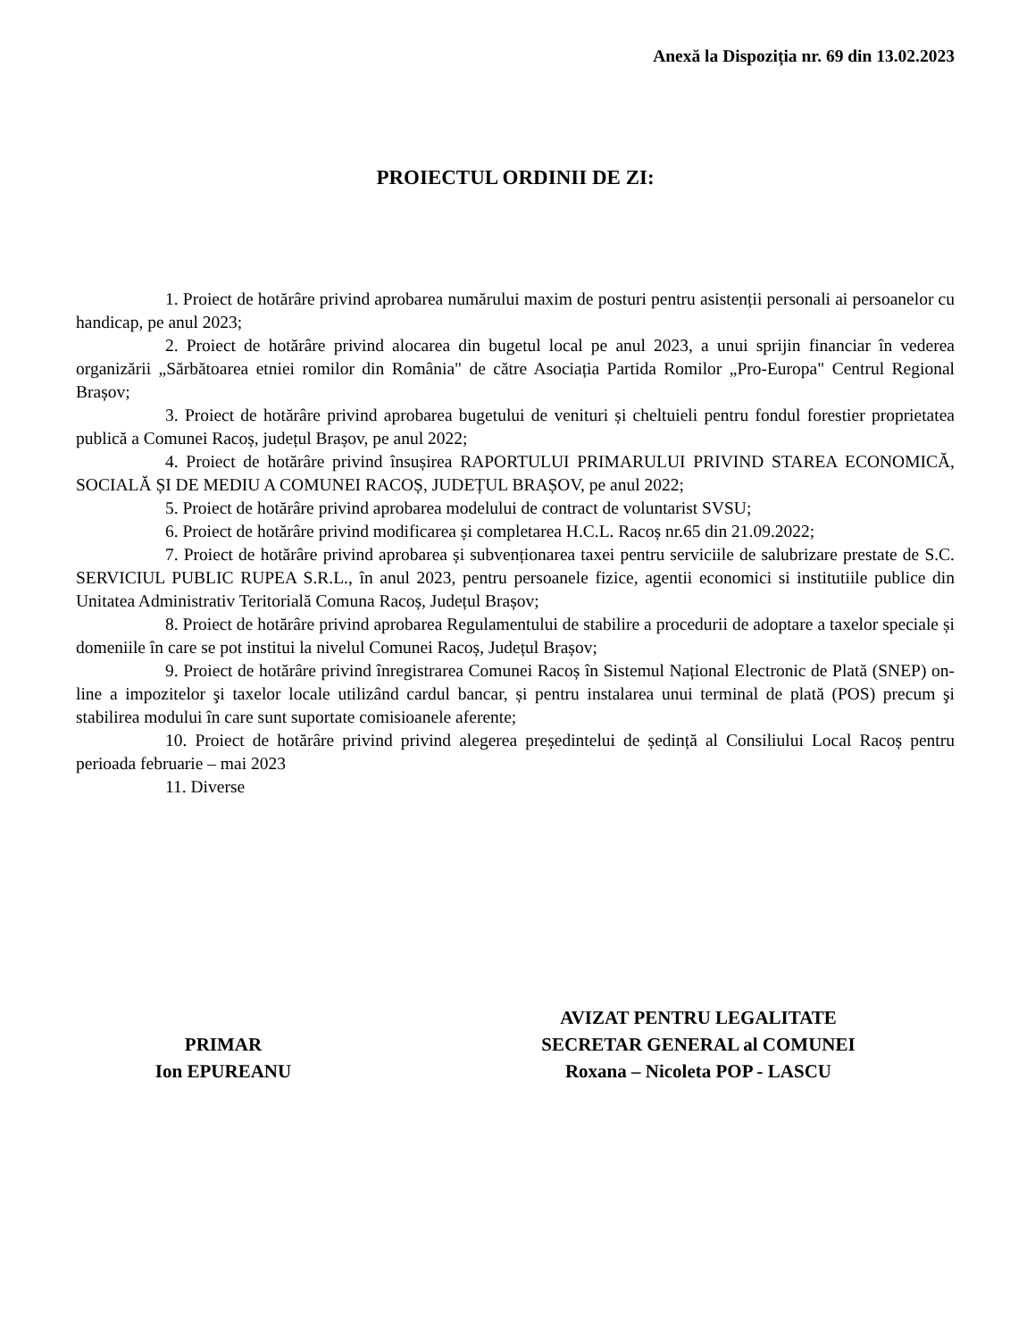Anexă la Dispoziția nr. 69 din 13.02.2023
PROIECTUL ORDINII DE ZI:
1. Proiect de hotărâre privind aprobarea numărului maxim de posturi pentru asistenții personali ai persoanelor cu handicap, pe anul 2023;
2. Proiect de hotărâre privind alocarea din bugetul local pe anul 2023, a unui sprijin financiar în vederea organizării „Sărbătoarea etniei romilor din România" de către Asociația Partida Romilor „Pro-Europa" Centrul Regional Brașov;
3. Proiect de hotărâre privind aprobarea bugetului de venituri și cheltuieli pentru fondul forestier proprietatea publică a Comunei Racoș, județul Brașov, pe anul 2022;
4. Proiect de hotărâre privind însușirea RAPORTULUI PRIMARULUI PRIVIND STAREA ECONOMICĂ, SOCIALĂ ȘI DE MEDIU A COMUNEI RACOȘ, JUDEȚUL BRAȘOV, pe anul 2022;
5. Proiect de hotărâre privind aprobarea modelului de contract de voluntarist SVSU;
6. Proiect de hotărâre privind modificarea și completarea H.C.L. Racoș nr.65 din 21.09.2022;
7. Proiect de hotărâre privind aprobarea și subvenționarea taxei pentru serviciile de salubrizare prestate de S.C. SERVICIUL PUBLIC RUPEA S.R.L., în anul 2023, pentru persoanele fizice, agentii economici si institutiile publice din Unitatea Administrativ Teritorială Comuna Racoș, Județul Brașov;
8. Proiect de hotărâre privind aprobarea Regulamentului de stabilire a procedurii de adoptare a taxelor speciale și domeniile în care se pot institui la nivelul Comunei Racoș, Județul Brașov;
9. Proiect de hotărâre privind înregistrarea Comunei Racoș în Sistemul Național Electronic de Plată (SNEP) on-line a impozitelor şi taxelor locale utilizând cardul bancar, și pentru instalarea unui terminal de plată (POS) precum şi stabilirea modului în care sunt suportate comisioanele aferente;
10. Proiect de hotărâre privind privind alegerea președintelui de ședință al Consiliului Local Racoș pentru perioada februarie – mai 2023
11. Diverse
PRIMAR
Ion EPUREANU
AVIZAT PENTRU LEGALITATE
SECRETAR GENERAL al COMUNEI
Roxana – Nicoleta POP - LASCU